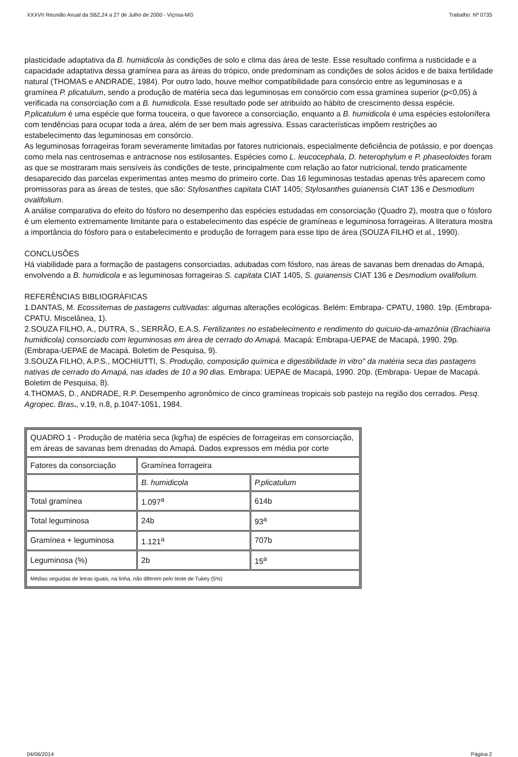XXXVII Reunião Anual da SBZ,24 a 27 de Julho de 2000 - Viçosa-MG Trabalho: Nº 0735
plasticidade adaptativa da B. humidicola às condições de solo e clima das área de teste. Esse resultado confirma a rusticidade e a capacidade adaptativa dessa gramínea para as áreas do trópico, onde predominam as condições de solos ácidos e de baixa fertilidade natural (THOMAS e ANDRADE, 1984). Por outro lado, houve melhor compatibilidade para consórcio entre as leguminosas e a gramínea P. plicatulum, sendo a produção de matéria seca das leguminosas em consórcio com essa gramínea superior (p<0,05) à verificada na consorciação com a B. humidicola. Esse resultado pode ser atribuído ao hábito de crescimento dessa espécie. P.plicatulum é uma espécie que forma touceira, o que favorece a consorciação, enquanto a B. humidicola é uma espécies estolonífera com tendências para ocupar toda a área, além de ser bem mais agressiva. Essas características impõem restrições ao estabelecimento das leguminosas em consórcio.
As leguminosas forrageiras foram severamente limitadas por fatores nutricionais, especialmente deficiência de potássio, e por doenças como mela nas centrosemas e antracnose nos estilosantes. Espécies como L. leucocephala, D. heterophylum e P. phaseoloides foram as que se mostraram mais sensíveis às condições de teste, principalmente com relação ao fator nutricional, tendo praticamente desaparecido das parcelas experimentas antes mesmo do primeiro corte. Das 16 leguminosas testadas apenas três aparecem como promissoras para as áreas de testes, que são: Stylosanthes capitata CIAT 1405; Stylosanthes guianensis CIAT 136 e Desmodium ovalifolium.
A análise comparativa do efeito do fósforo no desempenho das espécies estudadas em consorciação (Quadro 2), mostra que o fósforo é um elemento extremamente limitante para o estabelecimento das espécie de gramíneas e leguminosa forrageiras. A literatura mostra a importância do fósforo para o estabelecimento e produção de forragem para esse tipo de área (SOUZA FILHO et al., 1990).
CONCLUSÕES
Há viabilidade para a formação de pastagens consorciadas, adubadas com fósforo, nas áreas de savanas bem drenadas do Amapá, envolvendo a B. humidicola e as leguminosas forrageiras S. capitata CIAT 1405, S. guianensis CIAT 136 e Desmodium ovalifolium.
REFERÊNCIAS BIBLIOGRÁFICAS
1.DANTAS, M. Ecossitemas de pastagens cultivadas: algumas alterações ecológicas. Belém: Embrapa- CPATU, 1980. 19p. (Embrapa-CPATU. Miscelânea, 1).
2.SOUZA FILHO, A., DUTRA, S., SERRÃO, E.A.S. Fertilizantes no estabelecimento e rendimento do quicuio-da-amazônia (Brachiairia humidicola) consorciado com leguminosas em área de cerrado do Amapá. Macapá: Embrapa-UEPAE de Macapá, 1990. 29p. (Embrapa-UEPAE de Macapá. Boletim de Pesquisa, 9).
3.SOUZA FILHO, A.P.S., MOCHIUTTI, S. Produção, composição química e digestibilidade ïn vitro" da matéria seca das pastagens nativas de cerrado do Amapá, nas idades de 10 a 90 dias. Embrapa: UEPAE de Macapá, 1990. 20p. (Embrapa- Uepae de Macapá. Boletim de Pesquisa, 8).
4.THOMAS, D., ANDRADE, R.P. Desempenho agronômico de cinco gramíneas tropicais sob pastejo na região dos cerrados. Pesq. Agropec. Bras., v.19, n.8, p.1047-1051, 1984.
| QUADRO 1 - Produção de matéria seca (kg/ha) de espécies de forrageiras em consorciação, em áreas de savanas bem drenadas do Amapá. Dados expressos em média por corte | | |
| Fatores da consorciação | Gramínea forrageira | |
| | B. humidicola | P.plicatulum |
| Total gramínea | 1.097<sup>a</sup> | 614b |
| Total leguminosa | 24b | 93<sup>a</sup> |
| Gramínea + leguminosa | 1.121<sup>a</sup> | 707b |
| Leguminosa (%) | 2b | 15<sup>a</sup> |
| Médias seguidas de letras iguais, na linha, não diferem pelo teste de Tukey (5%) | | |
04/06/2014 Página 2